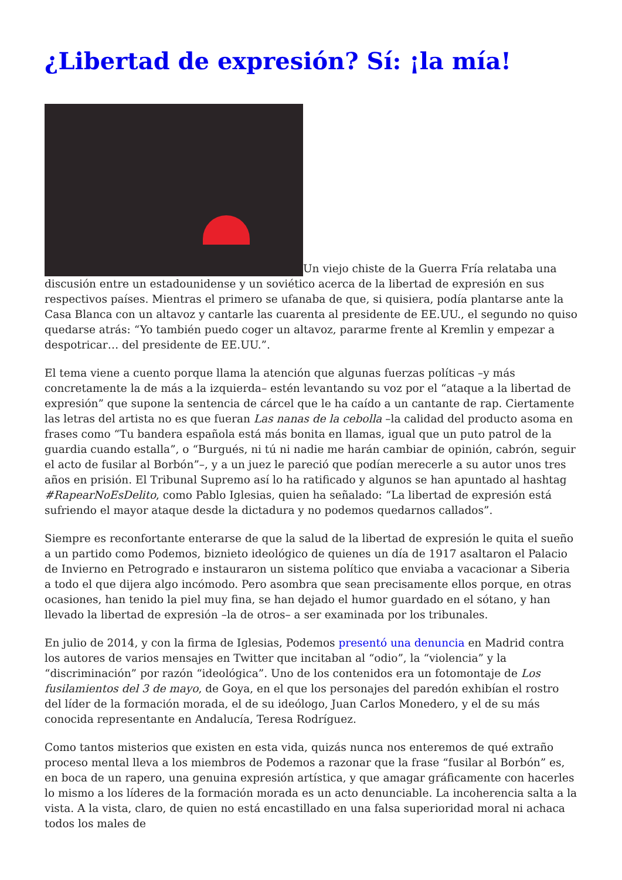¿Libertad de expresión? Sí: ¡la mía!
Un viejo chiste de la Guerra Fría relataba una discusión entre un estadounidense y un soviético acerca de la libertad de expresión en sus respectivos países. Mientras el primero se ufanaba de que, si quisiera, podía plantarse ante la Casa Blanca con un altavoz y cantarle las cuarenta al presidente de EE.UU., el segundo no quiso quedarse atrás: “Yo también puedo coger un altavoz, pararme frente al Kremlin y empezar a despotricar… del presidente de EE.UU.”.
El tema viene a cuento porque llama la atención que algunas fuerzas políticas –y más concretamente la de más a la izquierda– estén levantando su voz por el “ataque a la libertad de expresión” que supone la sentencia de cárcel que le ha caído a un cantante de rap. Ciertamente las letras del artista no es que fueran Las nanas de la cebolla –la calidad del producto asoma en frases como “Tu bandera española está más bonita en llamas, igual que un puto patrol de la guardia cuando estalla”, o “Burgués, ni tú ni nadie me harán cambiar de opinión, cabrón, seguir el acto de fusilar al Borbón”–, y a un juez le pareció que podían merecerle a su autor unos tres años en prisión. El Tribunal Supremo así lo ha ratificado y algunos se han apuntado al hashtag #RapearNoEsDelito, como Pablo Iglesias, quien ha señalado: “La libertad de expresión está sufriendo el mayor ataque desde la dictadura y no podemos quedarnos callados”.
Siempre es reconfortante enterarse de que la salud de la libertad de expresión le quita el sueño a un partido como Podemos, biznieto ideológico de quienes un día de 1917 asaltaron el Palacio de Invierno en Petrogrado e instauraron un sistema político que enviaba a vacacionar a Siberia a todo el que dijera algo incómodo. Pero asombra que sean precisamente ellos porque, en otras ocasiones, han tenido la piel muy fina, se han dejado el humor guardado en el sótano, y han llevado la libertad de expresión –la de otros– a ser examinada por los tribunales.
En julio de 2014, y con la firma de Iglesias, Podemos presentó una denuncia en Madrid contra los autores de varios mensajes en Twitter que incitaban al “odio”, la “violencia” y la “discriminación” por razón “ideológica”. Uno de los contenidos era un fotomontaje de Los fusilamientos del 3 de mayo, de Goya, en el que los personajes del paredón exhibían el rostro del líder de la formación morada, el de su ideólogo, Juan Carlos Monedero, y el de su más conocida representante en Andalucía, Teresa Rodríguez.
Como tantos misterios que existen en esta vida, quizás nunca nos enteremos de qué extraño proceso mental lleva a los miembros de Podemos a razonar que la frase “fusilar al Borbón” es, en boca de un rapero, una genuina expresión artística, y que amagar gráficamente con hacerles lo mismo a los líderes de la formación morada es un acto denunciable. La incoherencia salta a la vista. A la vista, claro, de quien no está encastillado en una falsa superioridad moral ni achaca todos los males de